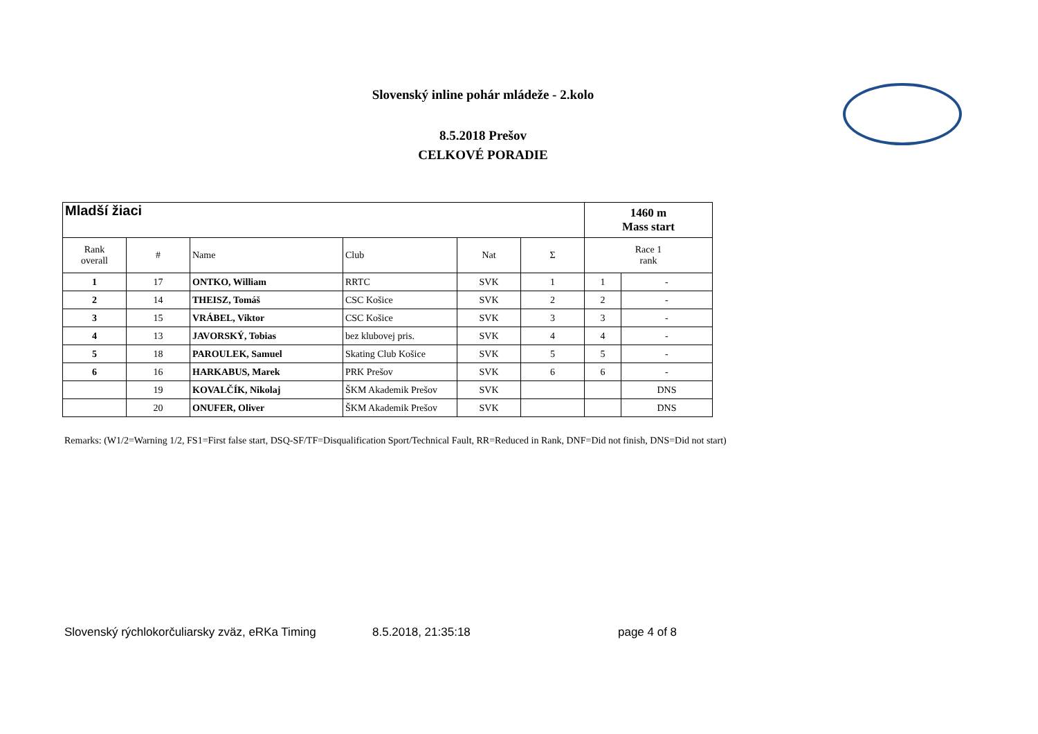Slovenský inline pohár mládeže - 2.kolo
8.5.2018 Prešov
CELKOVÉ PORADIE
| Mladší žiaci | | | | | | 1460 m Mass start | |
| Rank overall | # | Name | Club | Nat | Σ | Race 1 rank | |
| 1 | 17 | ONTKO, William | RRTC | SVK | 1 | 1 | - |
| 2 | 14 | THEISZ, Tomáš | CSC Košice | SVK | 2 | 2 | - |
| 3 | 15 | VRÁBEL, Viktor | CSC Košice | SVK | 3 | 3 | - |
| 4 | 13 | JAVORSKÝ, Tobias | bez klubovej pris. | SVK | 4 | 4 | - |
| 5 | 18 | PAROULEK, Samuel | Skating Club Košice | SVK | 5 | 5 | - |
| 6 | 16 | HARKABUS, Marek | PRK Prešov | SVK | 6 | 6 | - |
| | 19 | KOVALČÍK, Nikolaj | ŠKM Akademik Prešov | SVK | | | DNS |
| | 20 | ONUFER, Oliver | ŠKM Akademik Prešov | SVK | | | DNS |
Remarks: (W1/2=Warning 1/2, FS1=First false start, DSQ-SF/TF=Disqualification Sport/Technical Fault, RR=Reduced in Rank, DNF=Did not finish, DNS=Did not start)
Slovenský rýchlokorčuliarsky zväz, eRKa Timing 8.5.2018, 21:35:18 page 4 of 8